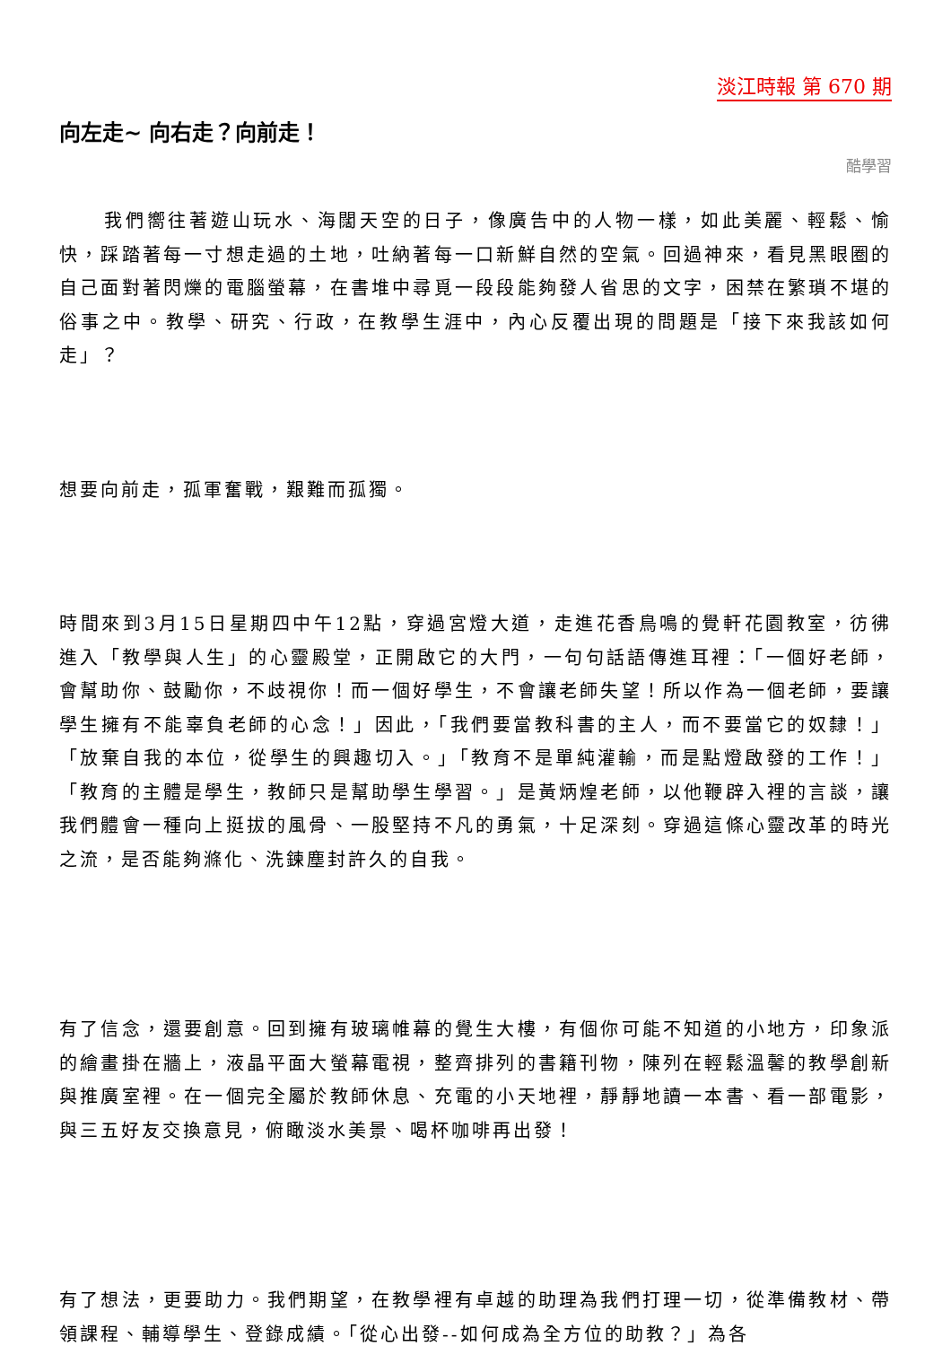淡江時報 第 670 期
向左走~ 向右走？向前走！
酷學習
我們嚮往著遊山玩水、海闊天空的日子，像廣告中的人物一樣，如此美麗、輕鬆、愉快，踩踏著每一寸想走過的土地，吐納著每一口新鮮自然的空氣。回過神來，看見黑眼圈的自己面對著閃爍的電腦螢幕，在書堆中尋覓一段段能夠發人省思的文字，困禁在繁瑣不堪的俗事之中。教學、研究、行政，在教學生涯中，內心反覆出現的問題是「接下來我該如何走」？
想要向前走，孤軍奮戰，艱難而孤獨。
時間來到3月15日星期四中午12點，穿過宮燈大道，走進花香鳥鳴的覺軒花園教室，彷彿進入「教學與人生」的心靈殿堂，正開啟它的大門，一句句話語傳進耳裡：「一個好老師，會幫助你、鼓勵你，不歧視你！而一個好學生，不會讓老師失望！所以作為一個老師，要讓學生擁有不能辜負老師的心念！」因此，「我們要當教科書的主人，而不要當它的奴隸！」「放棄自我的本位，從學生的興趣切入。」「教育不是單純灌輸，而是點燈啟發的工作！」「教育的主體是學生，教師只是幫助學生學習。」是黃炳煌老師，以他鞭辟入裡的言談，讓我們體會一種向上挺拔的風骨、一股堅持不凡的勇氣，十足深刻。穿過這條心靈改革的時光之流，是否能夠滌化、洗鍊塵封許久的自我。
有了信念，還要創意。回到擁有玻璃帷幕的覺生大樓，有個你可能不知道的小地方，印象派的繪畫掛在牆上，液晶平面大螢幕電視，整齊排列的書籍刊物，陳列在輕鬆溫馨的教學創新與推廣室裡。在一個完全屬於教師休息、充電的小天地裡，靜靜地讀一本書、看一部電影，與三五好友交換意見，俯瞰淡水美景、喝杯咖啡再出發！
有了想法，更要助力。我們期望，在教學裡有卓越的助理為我們打理一切，從準備教材、帶領課程、輔導學生、登錄成績。「從心出發--如何成為全方位的助教？」為各